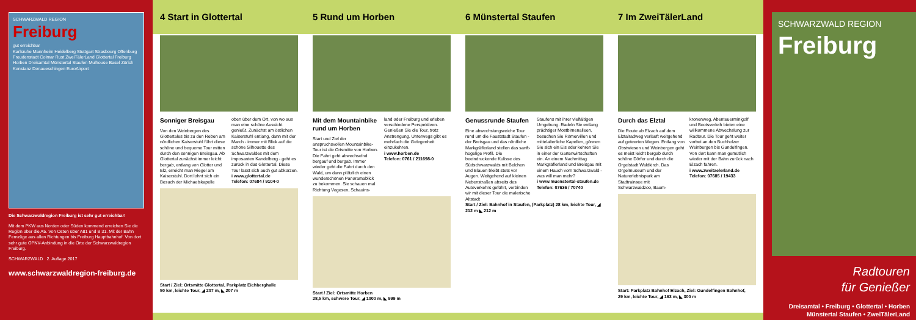SCHWARZWALD REGION
Freiburg
gut erreichbar
Karlsruhe Mannheim Heidelberg Stuttgart Strasbourg Offenburg Freudenstadt Colmar Rust ZweiTälerLand Glottertal Freiburg Horben Dreisamtal Münstertal Staufen Mulhouse Basel Zürich Konstanz Donaueschingen EuroAirport
Die Schwarzwaldregion Freiburg ist sehr gut erreichbar!
Mit dem PKW aus Norden oder Süden kommend erreichen Sie die Region über die A5. Von Osten über A81 und B 31. Mit der Bahn Fernzüge aus allen Richtungen bis Freiburg Hauptbahnhof. Von dort sehr gute ÖPNV-Anbindung in die Orte der Schwarzwaldregion Freiburg.
SCHWARZWALD 2. Auflage 2017
www.schwarzwaldregion-freiburg.de
4 Start in Glottertal
Sonniger Breisgau
Von den Weinbergen des Glottertales bis zu den Reben am nördlichen Kaiserstuhl führt diese schöne und bequeme Tour mitten durch den sonnigen Breisgau. Ab Glottertal zunächst immer leicht bergab, entlang von Glotter und Elz, erreicht man Riegel am Kaiserstuhl. Dort lohnt sich ein Besuch der Michaelskapelle
oben über dem Ort, von wo aus man eine schöne Aussicht genießt. Zunächst am östlichen Kaiserstuhl entlang, dann mit der March - immer mit Blick auf die schöne Silhouette des Schwarzwaldes mit dem imposanten Kandelberg - geht es zurück in das Glottertal. Diese Tour lässt sich auch gut abkürzen.
i www.glottertal.de
Telefon: 07684 / 9104-0
Start / Ziel: Ortsmitte Glottertal, Parkplatz Eichberghalle
50 km, leichte Tour, ◢ 207 m, ◣ 207 m
5 Rund um Horben
Mit dem Mountainbike rund um Horben
Start und Ziel der anspruchsvollen Mountainbike-Tour ist die Ortsmitte von Horben. Die Fahrt geht abwechselnd bergauf und bergab. Immer wieder geht die Fahrt durch den Wald, um dann plötzlich einen wunderschönen Panoramablick zu bekommen. Sie schauen mal Richtung Vogesen, Schauins-
land oder Freiburg und erleben verschiedene Perspektiven. Genießen Sie die Tour, trotz Anstrengung. Unterwegs gibt es mehrfach die Gelegenheit einzukehren.
i www.horben.de
Telefon: 0761 / 211698-0
Start / Ziel: Ortsmitte Horben
28,5 km, schwere Tour, ◢ 1000 m, ◣ 999 m
6 Münstertal Staufen
Genussrunde Staufen
Eine abwechslungsreiche Tour rund um die Fauststadt Staufen - der Breisgau und das nördliche Markgräflerland stellen das sanft-hügelige Profil. Die beeindruckende Kulisse des Südschwarzwalds mit Belchen und Blauen bleibt stets vor Augen. Weitgehend auf kleinen Nebenstraßen abseits des Autoverkehrs geführt, verbinden wir mit dieser Tour die malerische Altstadt
Staufens mit ihrer vielfältigen Umgebung. Radeln Sie entlang prächtiger Mostbirnenalleen, besuchen Sie Römervillen und mittelalterliche Kapellen, gönnen Sie sich ein Eis oder kehren Sie in einer der Gartenwirtschaften ein. An einem Nachmittag Markgräflerland und Breisgau mit einem Hauch vom Schwarzwald - was will man mehr?
i www.muenstertal-staufen.de
Telefon: 07636 / 70740
Start / Ziel: Bahnhof in Staufen, (Parkplatz) 28 km, leichte Tour, ◢ 212 m ◣ 212 m
7 Im ZweiTälerLand
Durch das Elztal
Die Route ab Elzach auf dem Elztalradweg verläuft weitgehend auf geteerten Wegen. Entlang von Obstwiesen und Weinbergen geht es meist leicht bergab durch schöne Dörfer und durch die Orgelstadt Waldkirch. Das Orgelmuseum und der Naturerlebnispark am Stadtrainsee mit Schwarzwaldzoo, Baum-
kronenweg, Abenteuerminigolf und Bootsverleih bieten eine willkommene Abwechslung zur Radtour. Die Tour geht weiter vorbei an den Buchholzer Weinbergen bis Gundelfingen. Von dort kann man gemütlich wieder mit der Bahn zurück nach Elzach fahren.
i www.zweitaelerland.de
Telefon: 07685 / 19433
Start: Parkplatz Bahnhof Elzach, Ziel: Gundelfingen Bahnhof,
29 km, leichte Tour, ◢ 163 m, ◣ 300 m
SCHWARZWALD REGION
Freiburg
Radtouren
für Genießer
Dreisamtal • Freiburg • Glottertal • Horben
Münstertal Staufen • ZweiTälerLand